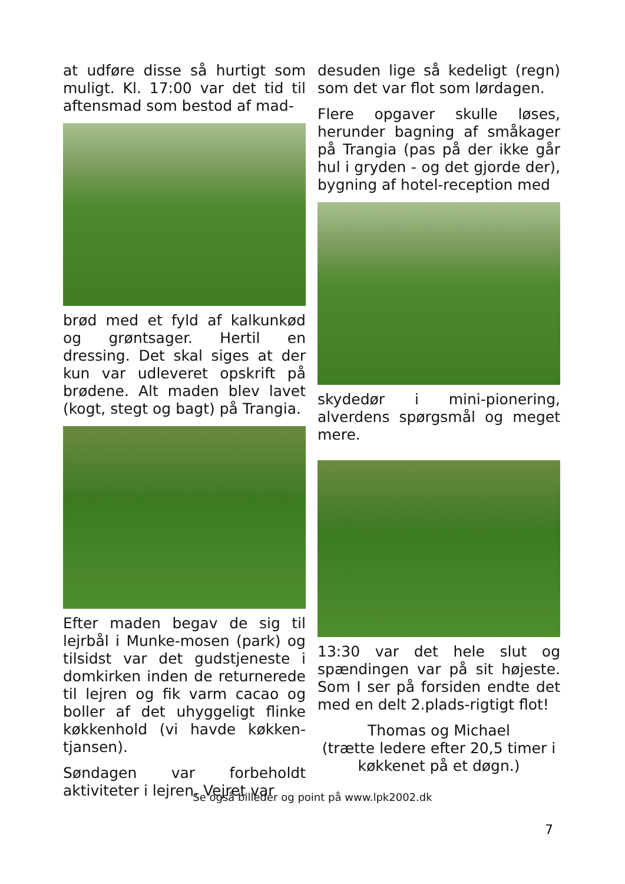at udføre disse så hurtigt som muligt. Kl. 17:00 var det tid til aftensmad som bestod af mad-
brød med et fyld af kalkunkød og grøntsager. Hertil en dressing. Det skal siges at der kun var udleveret opskrift på brødene. Alt maden blev lavet (kogt, stegt og bagt) på Trangia.
Efter maden begav de sig til lejrbål i Munke-mosen (park) og tilsidst var det gudstjeneste i domkirken inden de returnerede til lejren og fik varm cacao og boller af det uhyggeligt flinke køkkenhold (vi havde køkken-tjansen).
Søndagen var forbeholdt aktiviteter i lejren. Vejret var
desuden lige så kedeligt (regn) som det var flot som lørdagen.
Flere opgaver skulle løses, herunder bagning af småkager på Trangia (pas på der ikke går hul i gryden - og det gjorde der), bygning af hotel-reception med
skydedør i mini-pionering, alverdens spørgsmål og meget mere.
13:30 var det hele slut og spændingen var på sit højeste. Som I ser på forsiden endte det med en delt 2.plads-rigtigt flot!
Thomas og Michael
(trætte ledere efter 20,5 timer i køkkenet på et døgn.)
Se også billeder og point på www.lpk2002.dk
7